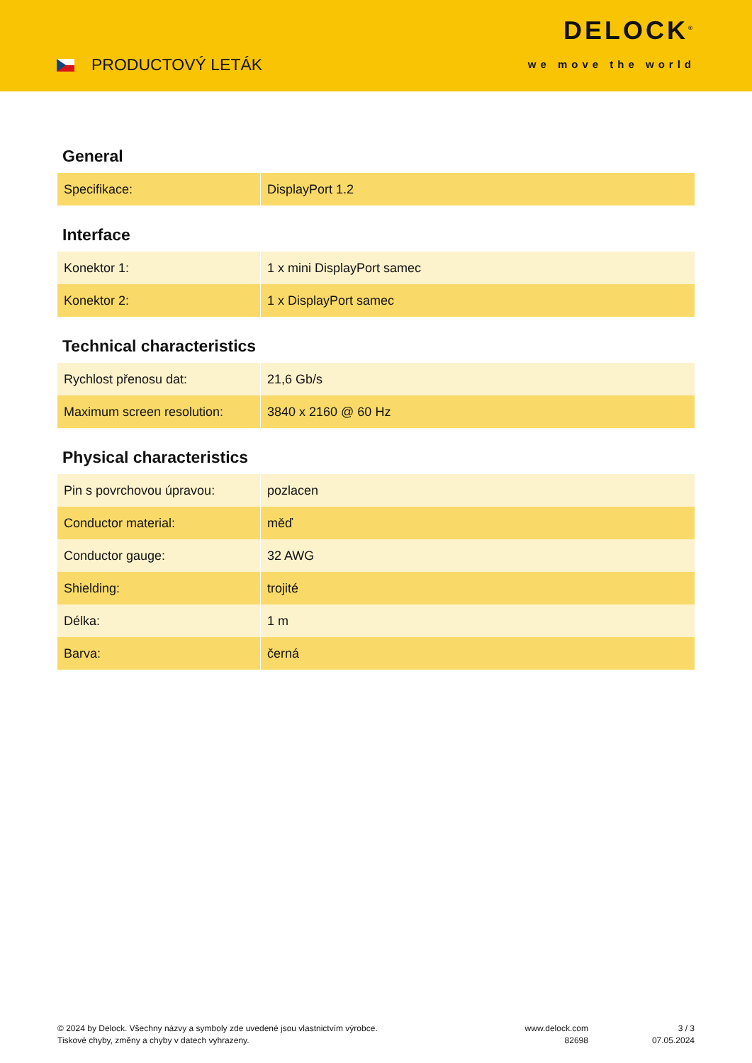PRODUCTOVÝ LETÁK
DELOCK<sup>®</sup>
we move the world
General
| Specifikace: | DisplayPort 1.2 |
Interface
| Konektor 1: | 1 x mini DisplayPort samec |
| Konektor 2: | 1 x DisplayPort samec |
Technical characteristics
| Rychlost přenosu dat: | 21,6 Gb/s |
| Maximum screen resolution: | 3840 x 2160 @ 60 Hz |
Physical characteristics
| Pin s povrchovou úpravou: | pozlacen |
| Conductor material: | měď |
| Conductor gauge: | 32 AWG |
| Shielding: | trojité |
| Délka: | 1 m |
| Barva: | černá |
© 2024 by Delock. Všechny názvy a symboly zde uvedené jsou vlastnictvím výrobce.
Tiskové chyby, změny a chyby v datech vyhrazeny.
www.delock.com
82698
3 / 3
07.05.2024